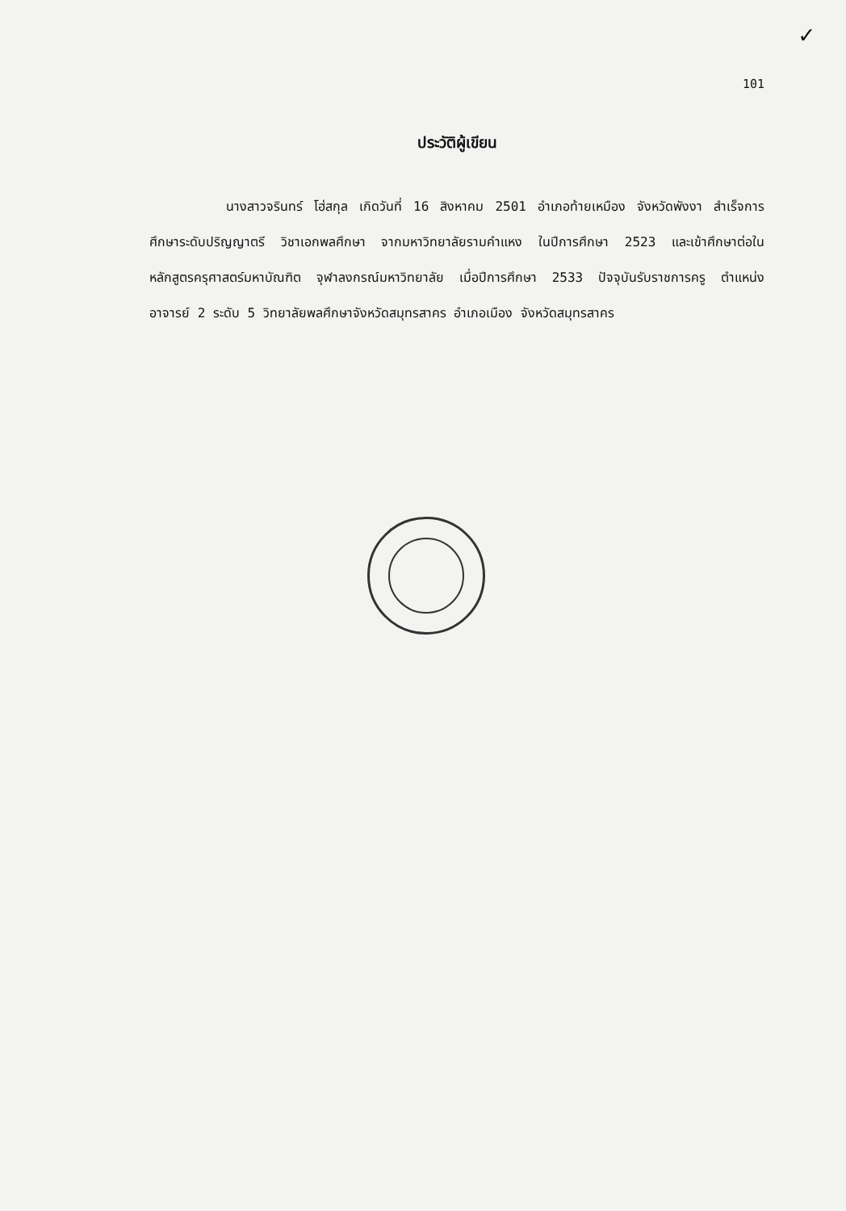✓
101
ประวัติผู้เขียน
นางสาวจรินทร์ โฮ่สกุล เกิดวันที่ 16 สิงหาคม 2501 อำเภอท้ายเหมือง จังหวัดพังงา สำเร็จการศึกษาระดับปริญญาตรี วิชาเอกพลศึกษา จากมหาวิทยาลัยรามคำแหง ในปีการศึกษา 2523 และเข้าศึกษาต่อในหลักสูตรครุศาสตร์มหาบัณฑิต จุฬาลงกรณ์มหาวิทยาลัย เมื่อปีการศึกษา 2533 ปัจจุบันรับราชการครู ตำแหน่ง อาจารย์ 2 ระดับ 5 วิทยาลัยพลศึกษาจังหวัดสมุทรสาคร อำเภอเมือง จังหวัดสมุทรสาคร